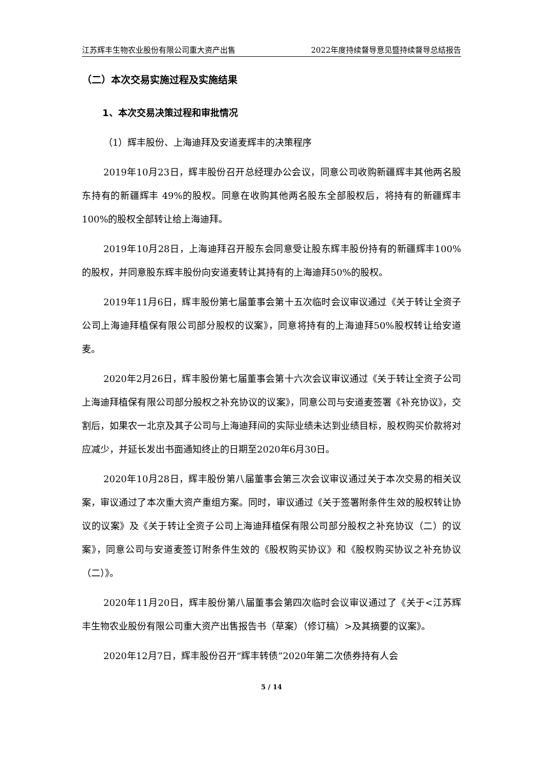江苏辉丰生物农业股份有限公司重大资产出售 2022年度持续督导意见暨持续督导总结报告
（二）本次交易实施过程及实施结果
1、本次交易决策过程和审批情况
（1）辉丰股份、上海迪拜及安道麦辉丰的决策程序
2019年10月23日，辉丰股份召开总经理办公会议，同意公司收购新疆辉丰其他两名股东持有的新疆辉丰 49%的股权。同意在收购其他两名股东全部股权后，将持有的新疆辉丰100%的股权全部转让给上海迪拜。
2019年10月28日，上海迪拜召开股东会同意受让股东辉丰股份持有的新疆辉丰100%的股权，并同意股东辉丰股份向安道麦转让其持有的上海迪拜50%的股权。
2019年11月6日，辉丰股份第七届董事会第十五次临时会议审议通过《关于转让全资子公司上海迪拜植保有限公司部分股权的议案》，同意将持有的上海迪拜50%股权转让给安道麦。
2020年2月26日，辉丰股份第七届董事会第十六次会议审议通过《关于转让全资子公司上海迪拜植保有限公司部分股权之补充协议的议案》，同意公司与安道麦签署《补充协议》，交割后，如果农一北京及其子公司与上海迪拜间的实际业绩未达到业绩目标，股权购买价款将对应减少，并延长发出书面通知终止的日期至2020年6月30日。
2020年10月28日，辉丰股份第八届董事会第三次会议审议通过关于本次交易的相关议案，审议通过了本次重大资产重组方案。同时，审议通过《关于签署附条件生效的股权转让协议的议案》及《关于转让全资子公司上海迪拜植保有限公司部分股权之补充协议（二）的议案》，同意公司与安道麦签订附条件生效的《股权购买协议》和《股权购买协议之补充协议（二）》。
2020年11月20日，辉丰股份第八届董事会第四次临时会议审议通过了《关于<江苏辉丰生物农业股份有限公司重大资产出售报告书（草案）（修订稿）>及其摘要的议案》。
2020年12月7日，辉丰股份召开“辉丰转债”2020年第二次债券持有人会
5 / 14